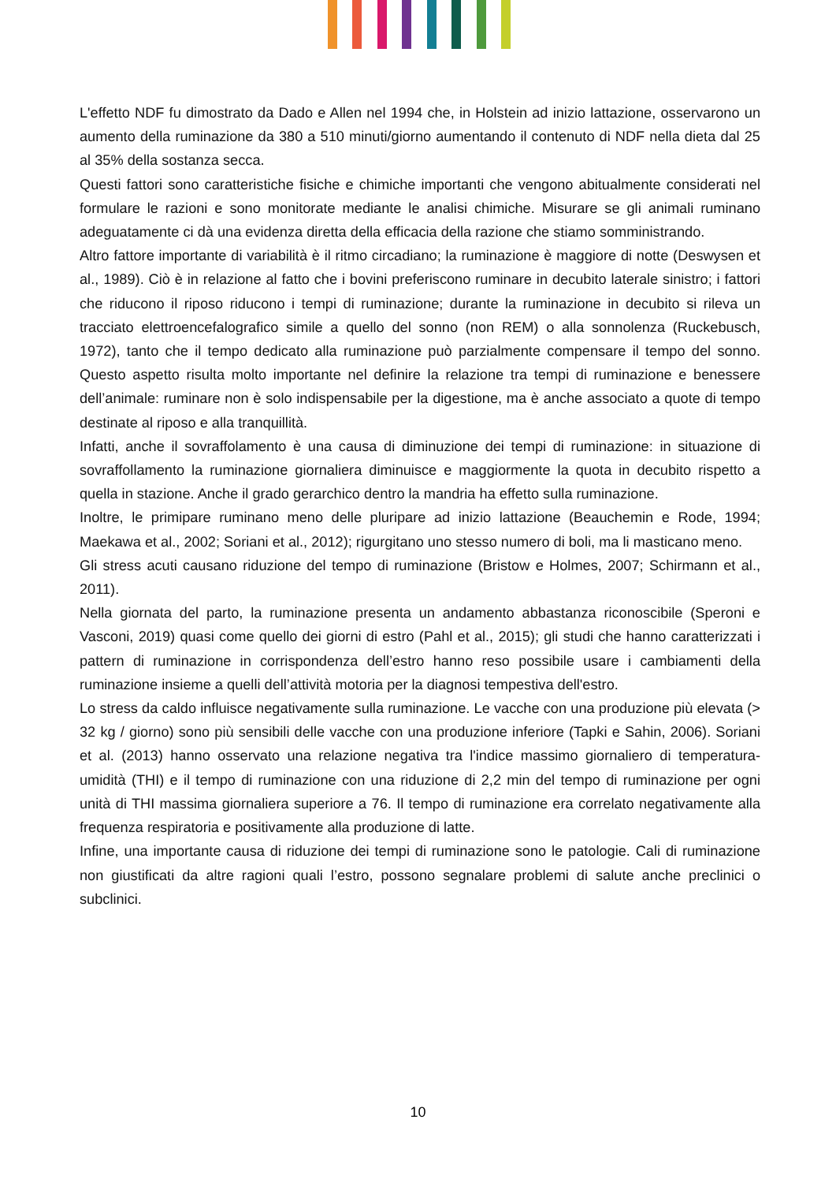L'effetto NDF fu dimostrato da Dado e Allen nel 1994 che, in Holstein ad inizio lattazione, osservarono un aumento della ruminazione da 380 a 510 minuti/giorno aumentando il contenuto di NDF nella dieta dal 25 al 35% della sostanza secca.
Questi fattori sono caratteristiche fisiche e chimiche importanti che vengono abitualmente considerati nel formulare le razioni e sono monitorate mediante le analisi chimiche. Misurare se gli animali ruminano adeguatamente ci dà una evidenza diretta della efficacia della razione che stiamo somministrando.
Altro fattore importante di variabilità è il ritmo circadiano; la ruminazione è maggiore di notte (Deswysen et al., 1989). Ciò è in relazione al fatto che i bovini preferiscono ruminare in decubito laterale sinistro; i fattori che riducono il riposo riducono i tempi di ruminazione; durante la ruminazione in decubito si rileva un tracciato elettroencefalografico simile a quello del sonno (non REM) o alla sonnolenza (Ruckebusch, 1972), tanto che il tempo dedicato alla ruminazione può parzialmente compensare il tempo del sonno. Questo aspetto risulta molto importante nel definire la relazione tra tempi di ruminazione e benessere dell’animale: ruminare non è solo indispensabile per la digestione, ma è anche associato a quote di tempo destinate al riposo e alla tranquillità.
Infatti, anche il sovraffolamento è una causa di diminuzione dei tempi di ruminazione: in situazione di sovraffollamento la ruminazione giornaliera diminuisce e maggiormente la quota in decubito rispetto a quella in stazione. Anche il grado gerarchico dentro la mandria ha effetto sulla ruminazione.
Inoltre, le primipare ruminano meno delle pluripare ad inizio lattazione (Beauchemin e Rode, 1994; Maekawa et al., 2002; Soriani et al., 2012); rigurgitano uno stesso numero di boli, ma li masticano meno.
Gli stress acuti causano riduzione del tempo di ruminazione (Bristow e Holmes, 2007; Schirmann et al., 2011).
Nella giornata del parto, la ruminazione presenta un andamento abbastanza riconoscibile (Speroni e Vasconi, 2019) quasi come quello dei giorni di estro (Pahl et al., 2015); gli studi che hanno caratterizzati i pattern di ruminazione in corrispondenza dell’estro hanno reso possibile usare i cambiamenti della ruminazione insieme a quelli dell’attività motoria per la diagnosi tempestiva dell'estro.
Lo stress da caldo influisce negativamente sulla ruminazione. Le vacche con una produzione più elevata (> 32 kg / giorno) sono più sensibili delle vacche con una produzione inferiore (Tapki e Sahin, 2006). Soriani et al. (2013) hanno osservato una relazione negativa tra l'indice massimo giornaliero di temperatura-umidità (THI) e il tempo di ruminazione con una riduzione di 2,2 min del tempo di ruminazione per ogni unità di THI massima giornaliera superiore a 76. Il tempo di ruminazione era correlato negativamente alla frequenza respiratoria e positivamente alla produzione di latte.
Infine, una importante causa di riduzione dei tempi di ruminazione sono le patologie. Cali di ruminazione non giustificati da altre ragioni quali l’estro, possono segnalare problemi di salute anche preclinici o subclinici.
10